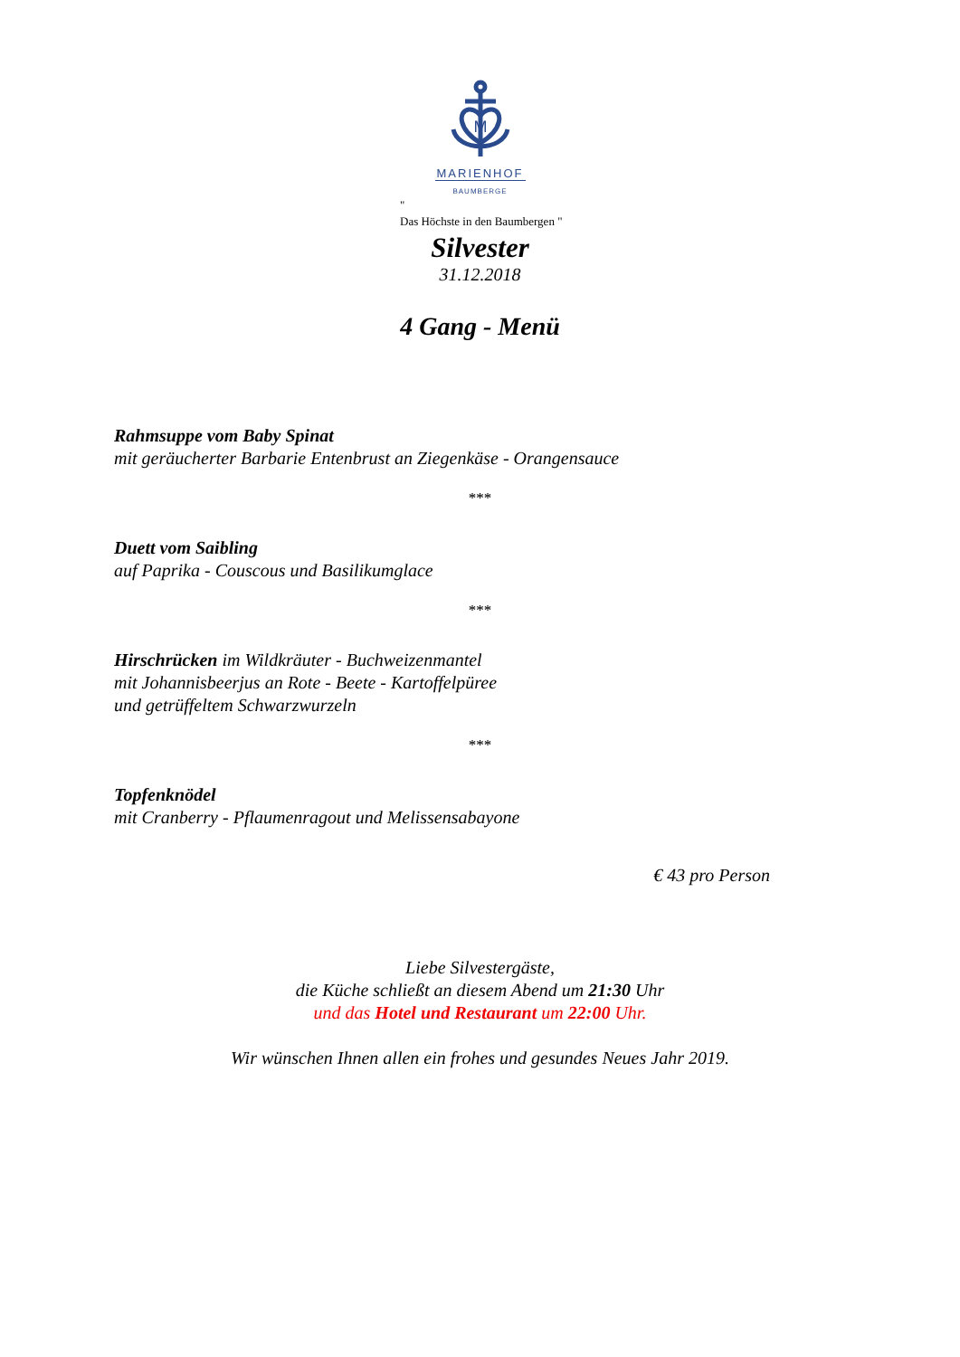M
MARIENHOF
BAUMBERGE
"
Das Höchste in den Baumbergen "
Silvester
31.12.2018
4 Gang - Menü
Rahmsuppe vom Baby Spinat
mit geräucherter Barbarie Entenbrust an Ziegenkäse - Orangensauce
***
Duett vom Saibling
auf Paprika - Couscous und Basilikumglace
***
Hirschrücken im Wildkräuter - Buchweizenmantel
mit Johannisbeerjus an Rote - Beete - Kartoffelpüree
und getrüffeltem Schwarzwurzeln
***
Topfenknödel
mit Cranberry - Pflaumenragout und Melissensabayone
€ 43 pro Person
Liebe Silvestergäste,
die Küche schließt an diesem Abend um 21:30 Uhr
und das Hotel und Restaurant um 22:00 Uhr.
Wir wünschen Ihnen allen ein frohes und gesundes Neues Jahr 2019.